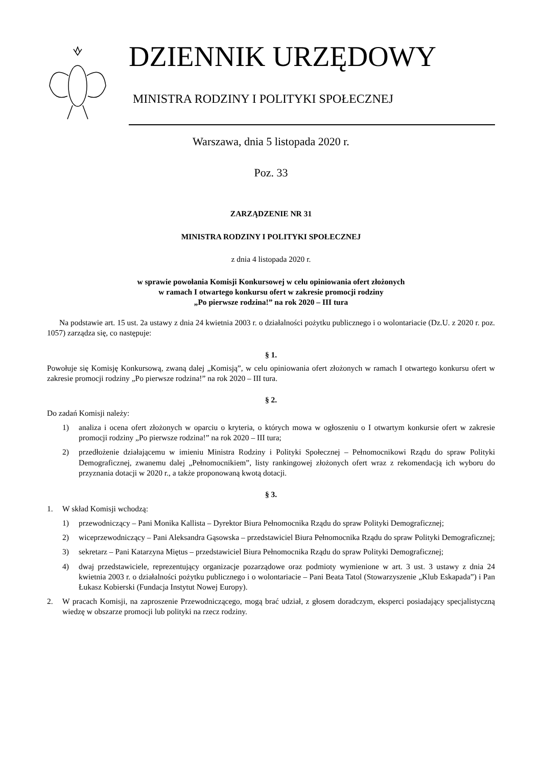DZIENNIK URZĘDOWY
MINISTRA RODZINY I POLITYKI SPOŁECZNEJ
Warszawa, dnia 5 listopada 2020 r.
Poz. 33
ZARZĄDZENIE NR 31
MINISTRA RODZINY I POLITYKI SPOŁECZNEJ
z dnia 4 listopada 2020 r.
w sprawie powołania Komisji Konkursowej w celu opiniowania ofert złożonych
w ramach I otwartego konkursu ofert w zakresie promocji rodziny
„Po pierwsze rodzina!” na rok 2020 – III tura
Na podstawie art. 15 ust. 2a ustawy z dnia 24 kwietnia 2003 r. o działalności pożytku publicznego i o wolontariacie (Dz.U. z 2020 r. poz. 1057) zarządza się, co następuje:
§ 1.
Powołuje się Komisję Konkursową, zwaną dalej „Komisją”, w celu opiniowania ofert złożonych w ramach I otwartego konkursu ofert w zakresie promocji rodziny „Po pierwsze rodzina!” na rok 2020 – III tura.
§ 2.
Do zadań Komisji należy:
1) analiza i ocena ofert złożonych w oparciu o kryteria, o których mowa w ogłoszeniu o I otwartym konkursie ofert w zakresie promocji rodziny „Po pierwsze rodzina!” na rok 2020 – III tura;
2) przedłożenie działającemu w imieniu Ministra Rodziny i Polityki Społecznej – Pełnomocnikowi Rządu do spraw Polityki Demograficznej, zwanemu dalej „Pełnomocnikiem”, listy rankingowej złożonych ofert wraz z rekomendacją ich wyboru do przyznania dotacji w 2020 r., a także proponowaną kwotą dotacji.
§ 3.
1. W skład Komisji wchodzą:
1) przewodniczący – Pani Monika Kallista – Dyrektor Biura Pełnomocnika Rządu do spraw Polityki Demograficznej;
2) wiceprzewodniczący – Pani Aleksandra Gąsowska – przedstawiciel Biura Pełnomocnika Rządu do spraw Polityki Demograficznej;
3) sekretarz – Pani Katarzyna Miętus – przedstawiciel Biura Pełnomocnika Rządu do spraw Polityki Demograficznej;
4) dwaj przedstawiciele, reprezentujący organizacje pozarządowe oraz podmioty wymienione w art. 3 ust. 3 ustawy z dnia 24 kwietnia 2003 r. o działalności pożytku publicznego i o wolontariacie – Pani Beata Tatol (Stowarzyszenie „Klub Eskapada”) i Pan Łukasz Kobierski (Fundacja Instytut Nowej Europy).
2. W pracach Komisji, na zaproszenie Przewodniczącego, mogą brać udział, z głosem doradczym, eksperci posiadający specjalistyczną wiedzę w obszarze promocji lub polityki na rzecz rodziny.